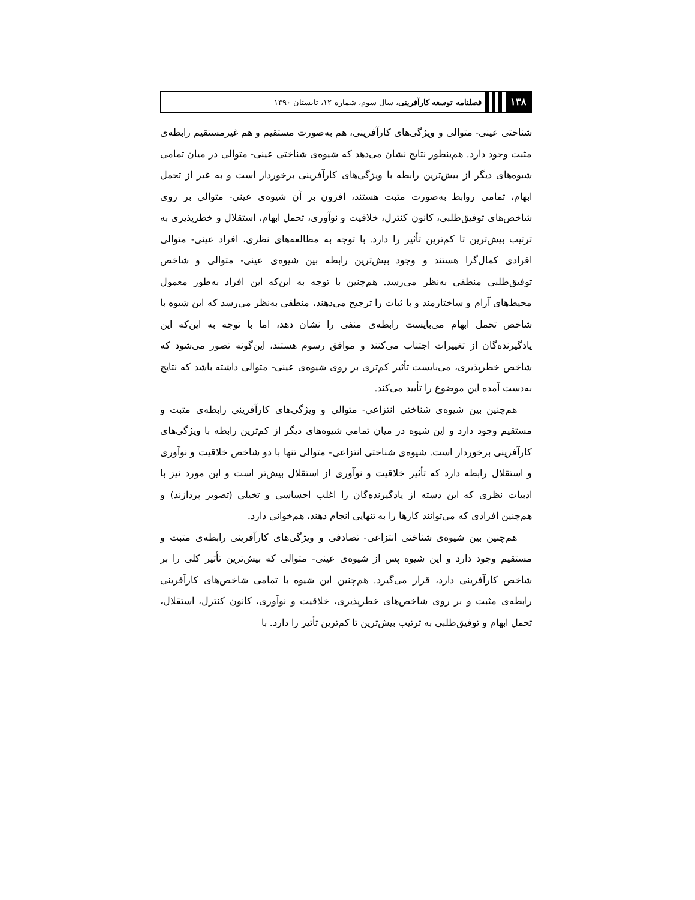۱۳۸ فصلنامه توسعه کارآفرینی، سال سوم، شماره ۱۲، تابستان ۱۳۹۰
شناختی عینی- متوالی و ویژگی‌های کارآفرینی، هم به‌صورت مستقیم و هم غیرمستقیم رابطه‌ی مثبت وجود دارد. هم‌ینطور نتایج نشان می‌دهد که شیوه‌ی شناختی عینی- متوالی در میان تمامی شیوه‌های دیگر از بیش‌ترین رابطه با ویژگی‌های کارآفرینی برخوردار است و به غیر از تحمل ابهام، تمامی روابط به‌صورت مثبت هستند، افزون بر آن شیوه‌ی عینی- متوالی بر روی شاخص‌های توفیق‌طلبی، کانون کنترل، خلاقیت و نوآوری، تحمل ابهام، استقلال و خطرپذیری به ترتیب بیش‌ترین تا کم‌ترین تأثیر را دارد. با توجه به مطالعه‌های نظری، افراد عینی- متوالی افرادی کمال‌گرا هستند و وجود بیش‌ترین رابطه بین شیوه‌ی عینی- متوالی و شاخص توفیق‌طلبی منطقی به‌نظر می‌رسد. هم‌چنین با توجه به این‌که این افراد به‌طور معمول محیط‌های آرام و ساختارمند و با ثبات را ترجیح می‌دهند، منطقی به‌نظر می‌رسد که این شیوه با شاخص تحمل ابهام می‌بایست رابطه‌ی منفی را نشان دهد، اما با توجه به این‌که این یادگیرنده‌گان از تغییرات اجتناب می‌کنند و موافق رسوم هستند، این‌گونه تصور می‌شود که شاخص خطرپذیری، می‌بایست تأثیر کم‌تری بر روی شیوه‌ی عینی- متوالی داشته باشد که نتایج به‌دست آمده این موضوع را تأیید می‌کند.
هم‌چنین بین شیوه‌ی شناختی انتزاعی- متوالی و ویژگی‌های کارآفرینی رابطه‌ی مثبت و مستقیم وجود دارد و این شیوه در میان تمامی شیوه‌های دیگر از کم‌ترین رابطه با ویژگی‌های کارآفرینی برخوردار است. شیوه‌ی شناختی انتزاعی- متوالی تنها با دو شاخص خلاقیت و نوآوری و استقلال رابطه دارد که تأثیر خلاقیت و نوآوری از استقلال بیش‌تر است و این مورد نیز با ادبیات نظری که این دسته از یادگیرنده‌گان را اغلب احساسی و تخیلی (تصویر پردازند) و هم‌چنین افرادی که می‌توانند کارها را به تنهایی انجام دهند، هم‌خوانی دارد.
هم‌چنین بین شیوه‌ی شناختی انتزاعی- تصادفی و ویژگی‌های کارآفرینی رابطه‌ی مثبت و مستقیم وجود دارد و این شیوه پس از شیوه‌ی عینی- متوالی که بیش‌ترین تأثیر کلی را بر شاخص کارآفرینی دارد، قرار می‌گیرد. هم‌چنین این شیوه با تمامی شاخص‌های کارآفرینی رابطه‌ی مثبت و بر روی شاخص‌های خطرپذیری، خلاقیت و نوآوری، کانون کنترل، استقلال، تحمل ابهام و توفیق‌طلبی به ترتیب بیش‌ترین تا کم‌ترین تأثیر را دارد. با